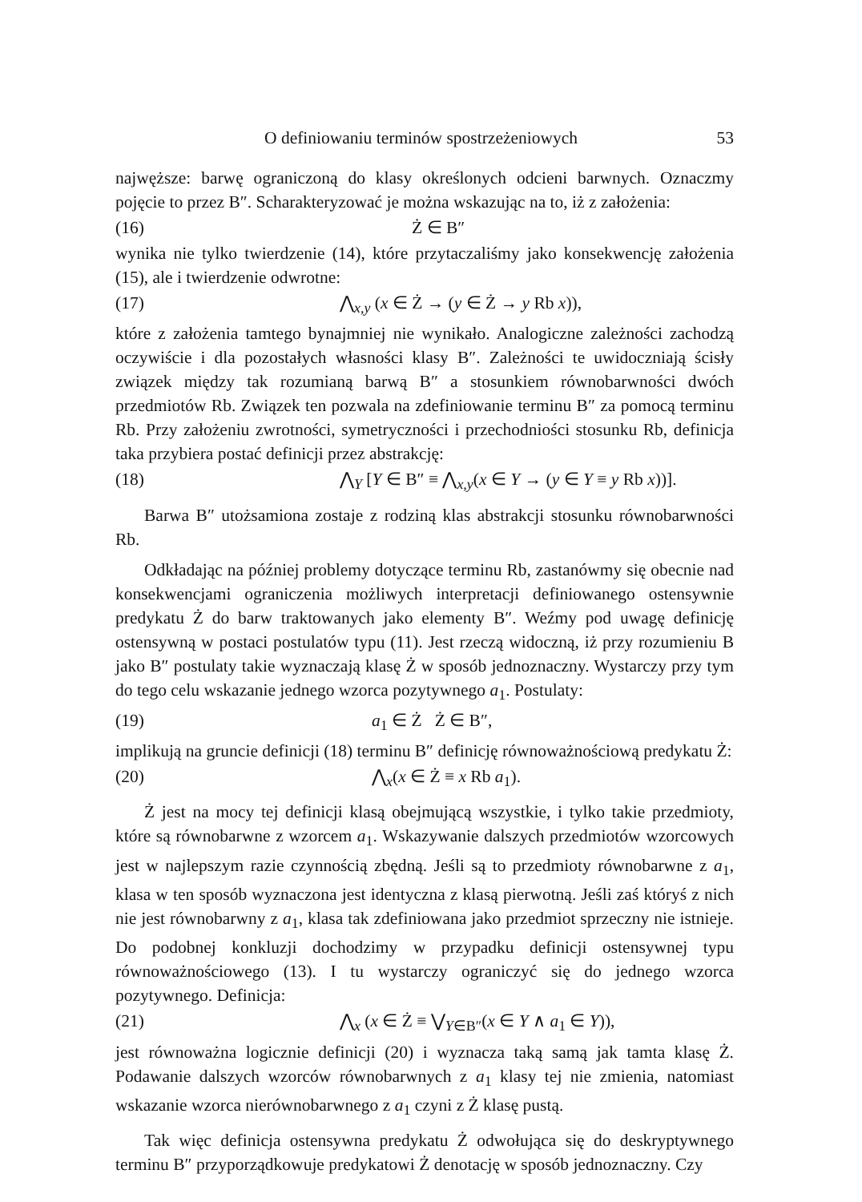O definiowaniu terminów spostrzeżeniowych 53
najwęższe: barwę ograniczoną do klasy określonych odcieni barwnych. Oznaczmy pojęcie to przez B″. Scharakteryzować je można wskazując na to, iż z założenia:
(16) Ż ∈ B″
wynika nie tylko twierdzenie (14), które przytaczaliśmy jako konsekwencję założenia (15), ale i twierdzenie odwrotne:
(17) ⋀<sub>x,y</sub> (x ∈ Ż → (y ∈ Ż → y Rb x)),
które z założenia tamtego bynajmniej nie wynikało. Analogiczne zależności zachodzą oczywiście i dla pozostałych własności klasy B″. Zależności te uwidoczniają ścisły związek między tak rozumianą barwą B″ a stosunkiem równobarwności dwóch przedmiotów Rb. Związek ten pozwala na zdefiniowanie terminu B″ za pomocą terminu Rb. Przy założeniu zwrotności, symetryczności i przechodniości stosunku Rb, definicja taka przybiera postać definicji przez abstrakcję:
(18) ⋀<sub>Y</sub> [Y ∈ B″ ≡ ⋀<sub>x,y</sub>(x ∈ Y → (y ∈ Y ≡ y Rb x))].
Barwa B″ utożsamiona zostaje z rodziną klas abstrakcji stosunku równobarwności Rb.
Odkładając na później problemy dotyczące terminu Rb, zastanówmy się obecnie nad konsekwencjami ograniczenia możliwych interpretacji definiowanego ostensywnie predykatu Ż do barw traktowanych jako elementy B″. Weźmy pod uwagę definicję ostensywną w postaci postulatów typu (11). Jest rzeczą widoczną, iż przy rozumieniu B jako B″ postulaty takie wyznaczają klasę Ż w sposób jednoznaczny. Wystarczy przy tym do tego celu wskazanie jednego wzorca pozytywnego a<sub>1</sub>. Postulaty:
(19) a<sub>1</sub> ∈ Ż Ż ∈ B″,
implikują na gruncie definicji (18) terminu B″ definicję równoważnościową predykatu Ż:
(20) ⋀<sub>x</sub>(x ∈ Ż ≡ x Rb a<sub>1</sub>).
Ż jest na mocy tej definicji klasą obejmującą wszystkie, i tylko takie przedmioty, które są równobarwne z wzorcem a<sub>1</sub>. Wskazywanie dalszych przedmiotów wzorcowych jest w najlepszym razie czynnością zbędną. Jeśli są to przedmioty równobarwne z a<sub>1</sub>, klasa w ten sposób wyznaczona jest identyczna z klasą pierwotną. Jeśli zaś któryś z nich nie jest równobarwny z a<sub>1</sub>, klasa tak zdefiniowana jako przedmiot sprzeczny nie istnieje. Do podobnej konkluzji dochodzimy w przypadku definicji ostensywnej typu równoważnościowego (13). I tu wystarczy ograniczyć się do jednego wzorca pozytywnego. Definicja:
(21) ⋀<sub>x</sub> (x ∈ Ż ≡ ⋁<sub>Y∈B″</sub>(x ∈ Y ∧ a<sub>1</sub> ∈ Y)),
jest równoważna logicznie definicji (20) i wyznacza taką samą jak tamta klasę Ż. Podawanie dalszych wzorców równobarwnych z a<sub>1</sub> klasy tej nie zmienia, natomiast wskazanie wzorca nierównobarwnego z a<sub>1</sub> czyni z Ż klasę pustą.
Tak więc definicja ostensywna predykatu Ż odwołująca się do deskryptywnego terminu B″ przyporządkowuje predykatowi Ż denotację w sposób jednoznaczny. Czy